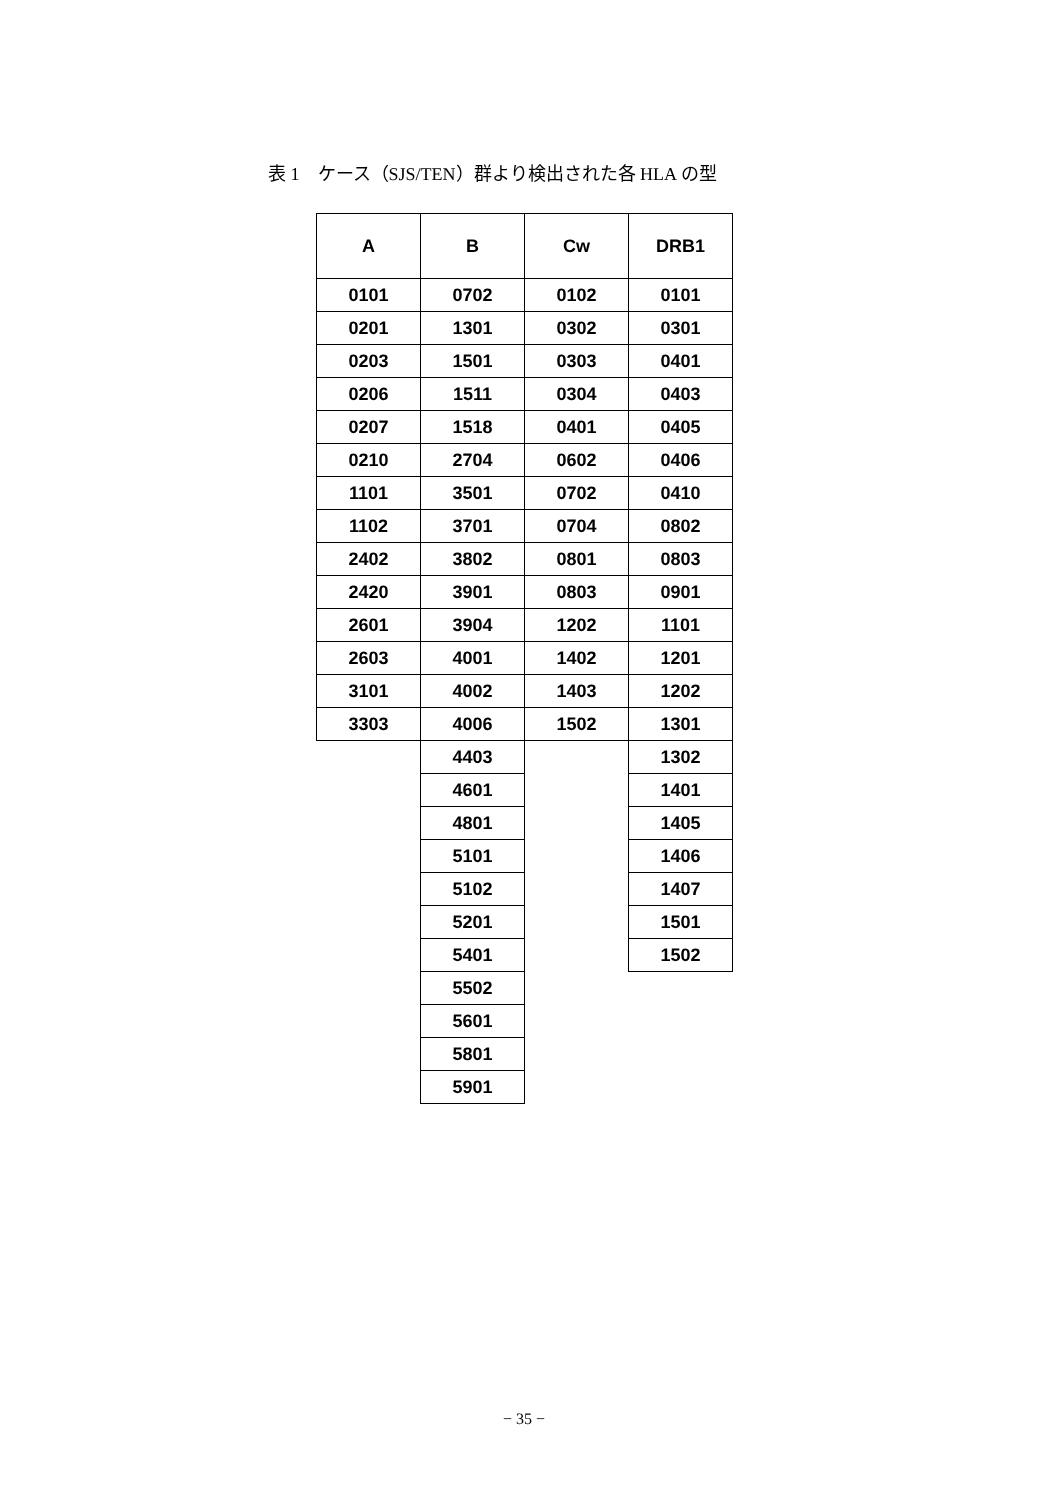表 1　ケース（SJS/TEN）群より検出された各 HLA の型
| A | B | Cw | DRB1 |
| --- | --- | --- | --- |
| 0101 | 0702 | 0102 | 0101 |
| 0201 | 1301 | 0302 | 0301 |
| 0203 | 1501 | 0303 | 0401 |
| 0206 | 1511 | 0304 | 0403 |
| 0207 | 1518 | 0401 | 0405 |
| 0210 | 2704 | 0602 | 0406 |
| 1101 | 3501 | 0702 | 0410 |
| 1102 | 3701 | 0704 | 0802 |
| 2402 | 3802 | 0801 | 0803 |
| 2420 | 3901 | 0803 | 0901 |
| 2601 | 3904 | 1202 | 1101 |
| 2603 | 4001 | 1402 | 1201 |
| 3101 | 4002 | 1403 | 1202 |
| 3303 | 4006 | 1502 | 1301 |
| | 4403 | | 1302 |
| | 4601 | | 1401 |
| | 4801 | | 1405 |
| | 5101 | | 1406 |
| | 5102 | | 1407 |
| | 5201 | | 1501 |
| | 5401 | | 1502 |
| | 5502 | | |
| | 5601 | | |
| | 5801 | | |
| | 5901 | | |
− 35 −